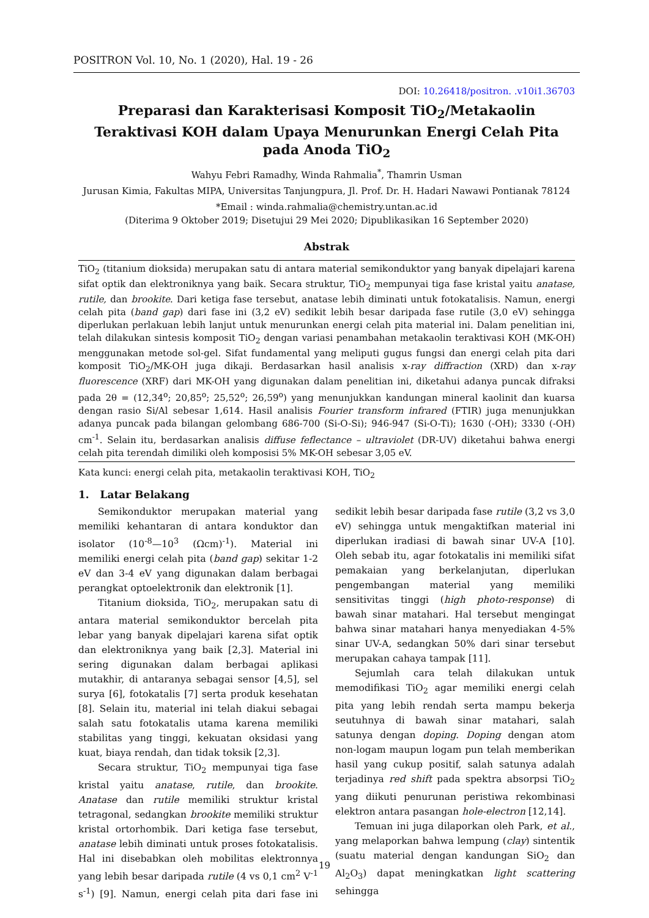POSITRON Vol. 10, No. 1 (2020), Hal. 19 - 26
DOI: 10.26418/positron. .v10i1.36703
Preparasi dan Karakterisasi Komposit TiO<sub>2</sub>/Metakaolin Teraktivasi KOH dalam Upaya Menurunkan Energi Celah Pita pada Anoda TiO<sub>2</sub>
Wahyu Febri Ramadhy, Winda Rahmalia<sup>*</sup>, Thamrin Usman
Jurusan Kimia, Fakultas MIPA, Universitas Tanjungpura, Jl. Prof. Dr. H. Hadari Nawawi Pontianak 78124
*Email : winda.rahmalia@chemistry.untan.ac.id
(Diterima 9 Oktober 2019; Disetujui 29 Mei 2020; Dipublikasikan 16 September 2020)
Abstrak
TiO<sub>2</sub> (titanium dioksida) merupakan satu di antara material semikonduktor yang banyak dipelajari karena sifat optik dan elektroniknya yang baik. Secara struktur, TiO<sub>2</sub> mempunyai tiga fase kristal yaitu anatase, rutile, dan brookite. Dari ketiga fase tersebut, anatase lebih diminati untuk fotokatalisis. Namun, energi celah pita (band gap) dari fase ini (3,2 eV) sedikit lebih besar daripada fase rutile (3,0 eV) sehingga diperlukan perlakuan lebih lanjut untuk menurunkan energi celah pita material ini. Dalam penelitian ini, telah dilakukan sintesis komposit TiO<sub>2</sub> dengan variasi penambahan metakaolin teraktivasi KOH (MK-OH) menggunakan metode sol-gel. Sifat fundamental yang meliputi gugus fungsi dan energi celah pita dari komposit TiO<sub>2</sub>/MK-OH juga dikaji. Berdasarkan hasil analisis x-ray diffraction (XRD) dan x-ray fluorescence (XRF) dari MK-OH yang digunakan dalam penelitian ini, diketahui adanya puncak difraksi pada 2θ = (12,34<sup>o</sup>; 20,85<sup>o</sup>; 25,52<sup>o</sup>; 26,59<sup>o</sup>) yang menunjukkan kandungan mineral kaolinit dan kuarsa dengan rasio Si/Al sebesar 1,614. Hasil analisis Fourier transform infrared (FTIR) juga menunjukkan adanya puncak pada bilangan gelombang 686-700 (Si-O-Si); 946-947 (Si-O-Ti); 1630 (-OH); 3330 (-OH) cm<sup>-1</sup>. Selain itu, berdasarkan analisis diffuse feflectance – ultraviolet (DR-UV) diketahui bahwa energi celah pita terendah dimiliki oleh komposisi 5% MK-OH sebesar 3,05 eV.
Kata kunci: energi celah pita, metakaolin teraktivasi KOH, TiO<sub>2</sub>
1. Latar Belakang
Semikonduktor merupakan material yang memiliki kehantaran di antara konduktor dan isolator (10<sup>-8</sup>—10<sup>3</sup> (Ωcm)<sup>-1</sup>). Material ini memiliki energi celah pita (band gap) sekitar 1-2 eV dan 3-4 eV yang digunakan dalam berbagai perangkat optoelektronik dan elektronik [1].
Titanium dioksida, TiO<sub>2</sub>, merupakan satu di antara material semikonduktor bercelah pita lebar yang banyak dipelajari karena sifat optik dan elektroniknya yang baik [2,3]. Material ini sering digunakan dalam berbagai aplikasi mutakhir, di antaranya sebagai sensor [4,5], sel surya [6], fotokatalis [7] serta produk kesehatan [8]. Selain itu, material ini telah diakui sebagai salah satu fotokatalis utama karena memiliki stabilitas yang tinggi, kekuatan oksidasi yang kuat, biaya rendah, dan tidak toksik [2,3].
Secara struktur, TiO<sub>2</sub> mempunyai tiga fase kristal yaitu anatase, rutile, dan brookite. Anatase dan rutile memiliki struktur kristal tetragonal, sedangkan brookite memiliki struktur kristal ortorhombik. Dari ketiga fase tersebut, anatase lebih diminati untuk proses fotokatalisis. Hal ini disebabkan oleh mobilitas elektronnya yang lebih besar daripada rutile (4 vs 0,1 cm<sup>2</sup> V<sup>-1</sup> s<sup>-1</sup>) [9]. Namun, energi celah pita dari fase ini sedikit lebih besar daripada fase rutile (3,2 vs 3,0 eV) sehingga untuk mengaktifkan material ini diperlukan iradiasi di bawah sinar UV-A [10]. Oleh sebab itu, agar fotokatalis ini memiliki sifat pemakaian yang berkelanjutan, diperlukan pengembangan material yang memiliki sensitivitas tinggi (high photo-response) di bawah sinar matahari. Hal tersebut mengingat bahwa sinar matahari hanya menyediakan 4-5% sinar UV-A, sedangkan 50% dari sinar tersebut merupakan cahaya tampak [11].
Sejumlah cara telah dilakukan untuk memodifikasi TiO<sub>2</sub> agar memiliki energi celah pita yang lebih rendah serta mampu bekerja seutuhnya di bawah sinar matahari, salah satunya dengan doping. Doping dengan atom non-logam maupun logam pun telah memberikan hasil yang cukup positif, salah satunya adalah terjadinya red shift pada spektra absorpsi TiO<sub>2</sub> yang diikuti penurunan peristiwa rekombinasi elektron antara pasangan hole-electron [12,14].
Temuan ini juga dilaporkan oleh Park, et al., yang melaporkan bahwa lempung (clay) sintentik (suatu material dengan kandungan SiO<sub>2</sub> dan Al<sub>2</sub>O<sub>3</sub>) dapat meningkatkan light scattering sehingga
19